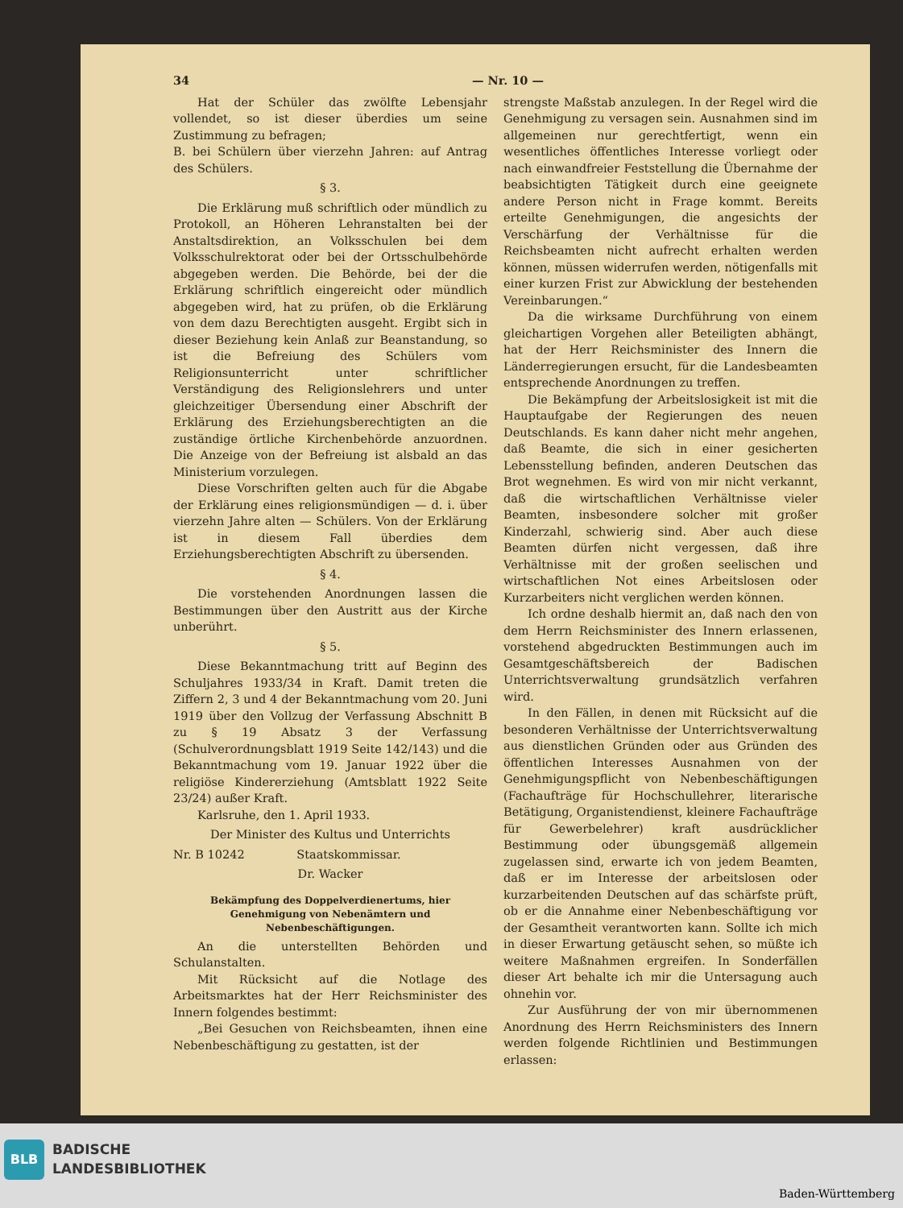34 — Nr. 10 —
Hat der Schüler das zwölfte Lebensjahr vollendet, so ist dieser überdies um seine Zustimmung zu befragen;
B. bei Schülern über vierzehn Jahren: auf Antrag des Schülers.
§ 3.
Die Erklärung muß schriftlich oder mündlich zu Protokoll, an Höheren Lehranstalten bei der Anstaltsdirektion, an Volksschulen bei dem Volksschulrektorat oder bei der Ortsschulbehörde abgegeben werden. Die Behörde, bei der die Erklärung schriftlich eingereicht oder mündlich abgegeben wird, hat zu prüfen, ob die Erklärung von dem dazu Berechtigten ausgeht. Ergibt sich in dieser Beziehung kein Anlaß zur Beanstandung, so ist die Befreiung des Schülers vom Religionsunterricht unter schriftlicher Verständigung des Religionslehrers und unter gleichzeitiger Übersendung einer Abschrift der Erklärung des Erziehungsberechtigten an die zuständige örtliche Kirchenbehörde anzuordnen. Die Anzeige von der Befreiung ist alsbald an das Ministerium vorzulegen.
Diese Vorschriften gelten auch für die Abgabe der Erklärung eines religionsmündigen — d. i. über vierzehn Jahre alten — Schülers. Von der Erklärung ist in diesem Fall überdies dem Erziehungsberechtigten Abschrift zu übersenden.
§ 4.
Die vorstehenden Anordnungen lassen die Bestimmungen über den Austritt aus der Kirche unberührt.
§ 5.
Diese Bekanntmachung tritt auf Beginn des Schuljahres 1933/34 in Kraft. Damit treten die Ziffern 2, 3 und 4 der Bekanntmachung vom 20. Juni 1919 über den Vollzug der Verfassung Abschnitt B zu § 19 Absatz 3 der Verfassung (Schulverordnungsblatt 1919 Seite 142/143) und die Bekanntmachung vom 19. Januar 1922 über die religiöse Kindererziehung (Amtsblatt 1922 Seite 23/24) außer Kraft.
Karlsruhe, den 1. April 1933.
Der Minister des Kultus und Unterrichts
Nr. B 10242 Staatskommissar.
Dr. Wacker
Bekämpfung des Doppelverdienertums, hier Genehmigung von Nebenämtern und Nebenbeschäftigungen.
An die unterstellten Behörden und Schulanstalten.
Mit Rücksicht auf die Notlage des Arbeitsmarktes hat der Herr Reichsminister des Innern folgendes bestimmt:
„Bei Gesuchen von Reichsbeamten, ihnen eine Nebenbeschäftigung zu gestatten, ist der
strengste Maßstab anzulegen. In der Regel wird die Genehmigung zu versagen sein. Ausnahmen sind im allgemeinen nur gerechtfertigt, wenn ein wesentliches öffentliches Interesse vorliegt oder nach einwandfreier Feststellung die Übernahme der beabsichtigten Tätigkeit durch eine geeignete andere Person nicht in Frage kommt. Bereits erteilte Genehmigungen, die angesichts der Verschärfung der Verhältnisse für die Reichsbeamten nicht aufrecht erhalten werden können, müssen widerrufen werden, nötigenfalls mit einer kurzen Frist zur Abwicklung der bestehenden Vereinbarungen.“
Da die wirksame Durchführung von einem gleichartigen Vorgehen aller Beteiligten abhängt, hat der Herr Reichsminister des Innern die Länderregierungen ersucht, für die Landesbeamten entsprechende Anordnungen zu treffen.
Die Bekämpfung der Arbeitslosigkeit ist mit die Hauptaufgabe der Regierungen des neuen Deutschlands. Es kann daher nicht mehr angehen, daß Beamte, die sich in einer gesicherten Lebensstellung befinden, anderen Deutschen das Brot wegnehmen. Es wird von mir nicht verkannt, daß die wirtschaftlichen Verhältnisse vieler Beamten, insbesondere solcher mit großer Kinderzahl, schwierig sind. Aber auch diese Beamten dürfen nicht vergessen, daß ihre Verhältnisse mit der großen seelischen und wirtschaftlichen Not eines Arbeitslosen oder Kurzarbeiters nicht verglichen werden können.
Ich ordne deshalb hiermit an, daß nach den von dem Herrn Reichsminister des Innern erlassenen, vorstehend abgedruckten Bestimmungen auch im Gesamtgeschäftsbereich der Badischen Unterrichtsverwaltung grundsätzlich verfahren wird.
In den Fällen, in denen mit Rücksicht auf die besonderen Verhältnisse der Unterrichtsverwaltung aus dienstlichen Gründen oder aus Gründen des öffentlichen Interesses Ausnahmen von der Genehmigungspflicht von Nebenbeschäftigungen (Fachaufträge für Hochschullehrer, literarische Betätigung, Organistendienst, kleinere Fachaufträge für Gewerbelehrer) kraft ausdrücklicher Bestimmung oder übungsgemäß allgemein zugelassen sind, erwarte ich von jedem Beamten, daß er im Interesse der arbeitslosen oder kurzarbeitenden Deutschen auf das schärfste prüft, ob er die Annahme einer Nebenbeschäftigung vor der Gesamtheit verantworten kann. Sollte ich mich in dieser Erwartung getäuscht sehen, so müßte ich weitere Maßnahmen ergreifen. In Sonderfällen dieser Art behalte ich mir die Untersagung auch ohnehin vor.
Zur Ausführung der von mir übernommenen Anordnung des Herrn Reichsministers des Innern werden folgende Richtlinien und Bestimmungen erlassen:
BLB
BADISCHE
LANDESBIBLIOTHEK
Baden-Württemberg